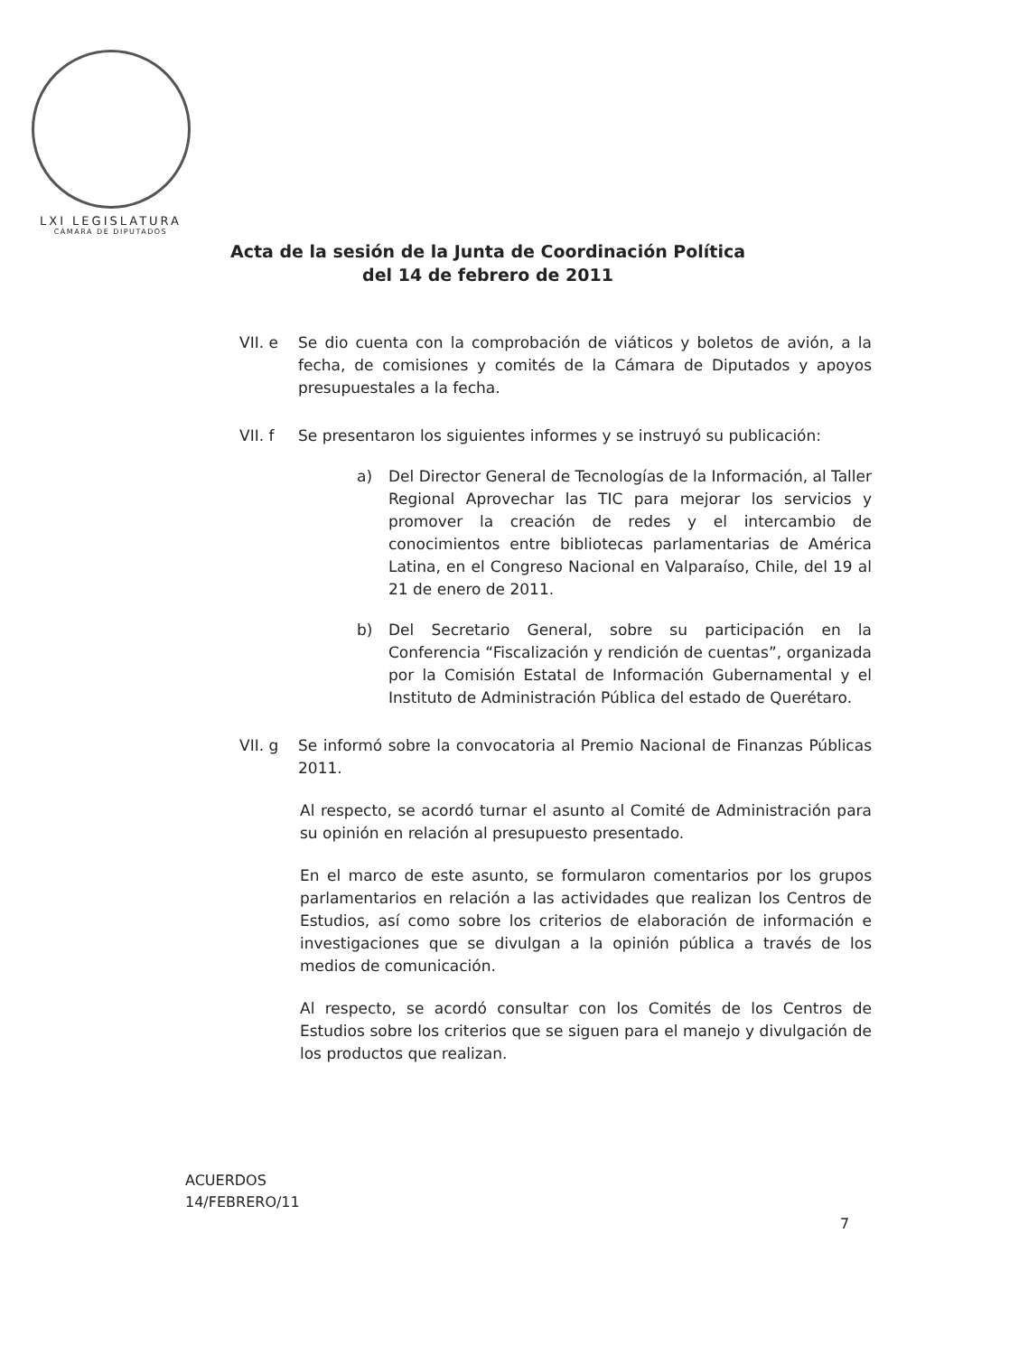LXI LEGISLATURA
CÁMARA DE DIPUTADOS
Acta de la sesión de la Junta de Coordinación Política
del 14 de febrero de 2011
VII. e Se dio cuenta con la comprobación de viáticos y boletos de avión, a la fecha, de comisiones y comités de la Cámara de Diputados y apoyos presupuestales a la fecha.
VII. f Se presentaron los siguientes informes y se instruyó su publicación:
a) Del Director General de Tecnologías de la Información, al Taller Regional Aprovechar las TIC para mejorar los servicios y promover la creación de redes y el intercambio de conocimientos entre bibliotecas parlamentarias de América Latina, en el Congreso Nacional en Valparaíso, Chile, del 19 al 21 de enero de 2011.
b) Del Secretario General, sobre su participación en la Conferencia “Fiscalización y rendición de cuentas”, organizada por la Comisión Estatal de Información Gubernamental y el Instituto de Administración Pública del estado de Querétaro.
VII. g Se informó sobre la convocatoria al Premio Nacional de Finanzas Públicas 2011.
Al respecto, se acordó turnar el asunto al Comité de Administración para su opinión en relación al presupuesto presentado.
En el marco de este asunto, se formularon comentarios por los grupos parlamentarios en relación a las actividades que realizan los Centros de Estudios, así como sobre los criterios de elaboración de información e investigaciones que se divulgan a la opinión pública a través de los medios de comunicación.
Al respecto, se acordó consultar con los Comités de los Centros de Estudios sobre los criterios que se siguen para el manejo y divulgación de los productos que realizan.
ACUERDOS
14/FEBRERO/11
7